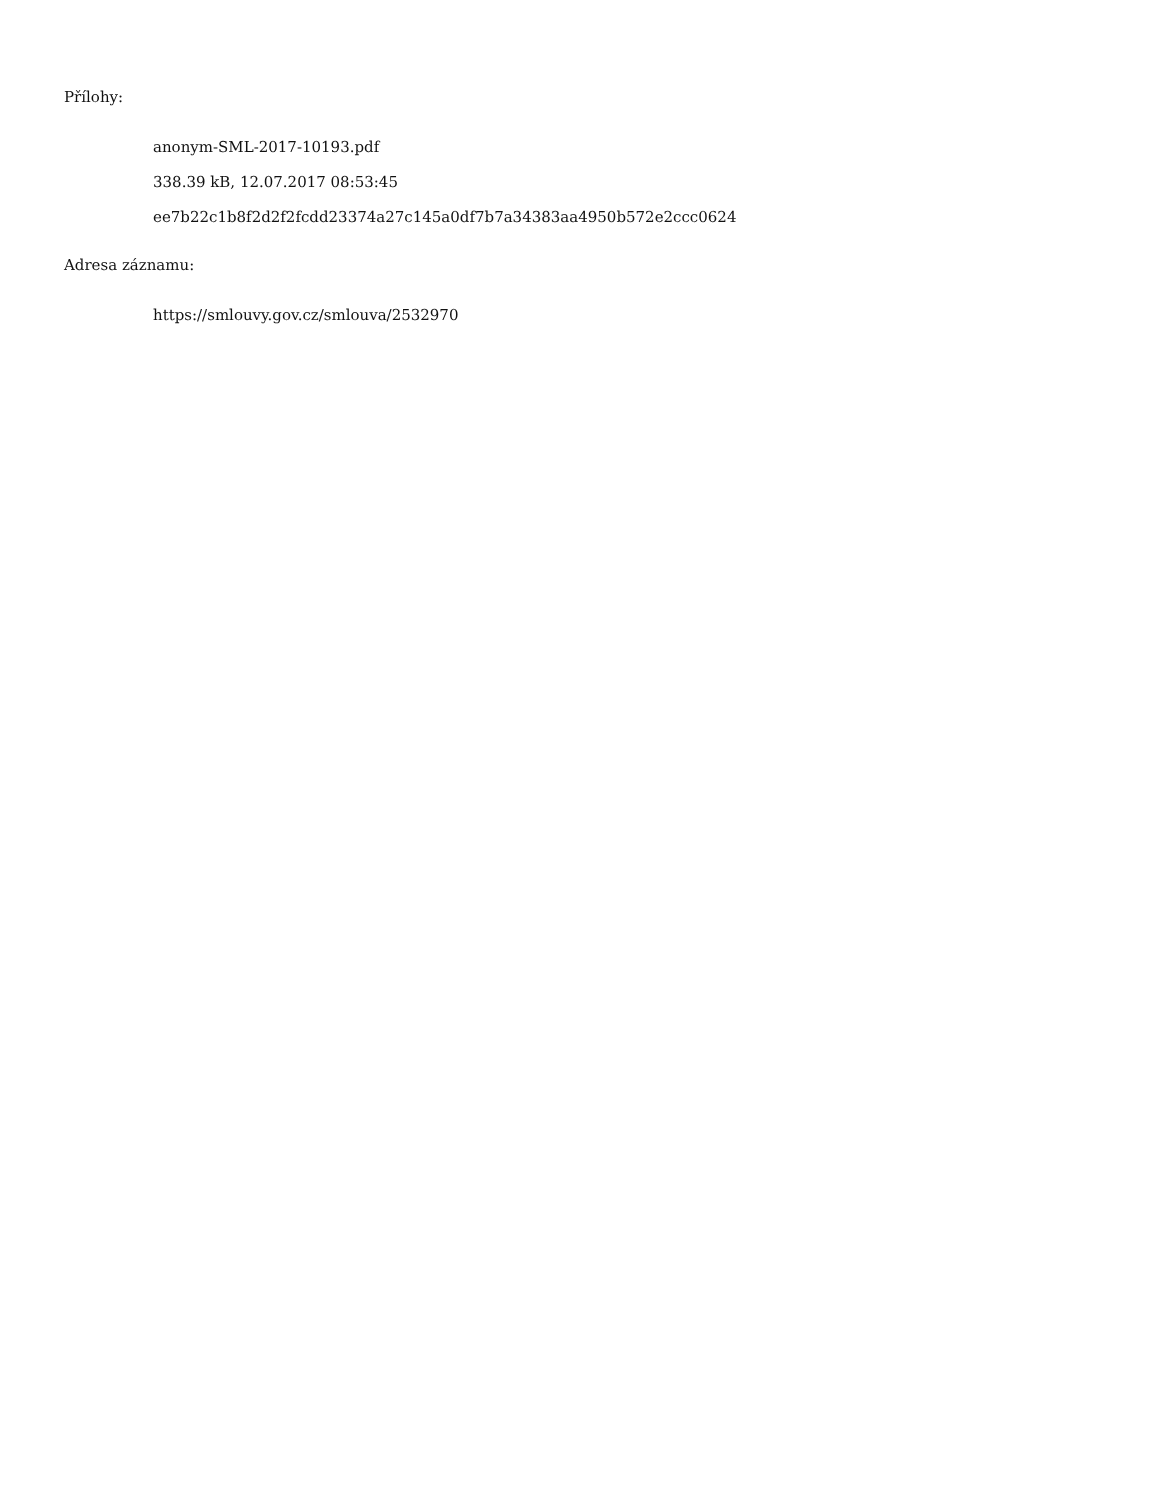Přílohy:
anonym-SML-2017-10193.pdf
338.39 kB, 12.07.2017 08:53:45
ee7b22c1b8f2d2f2fcdd23374a27c145a0df7b7a34383aa4950b572e2ccc0624
Adresa záznamu:
https://smlouvy.gov.cz/smlouva/2532970